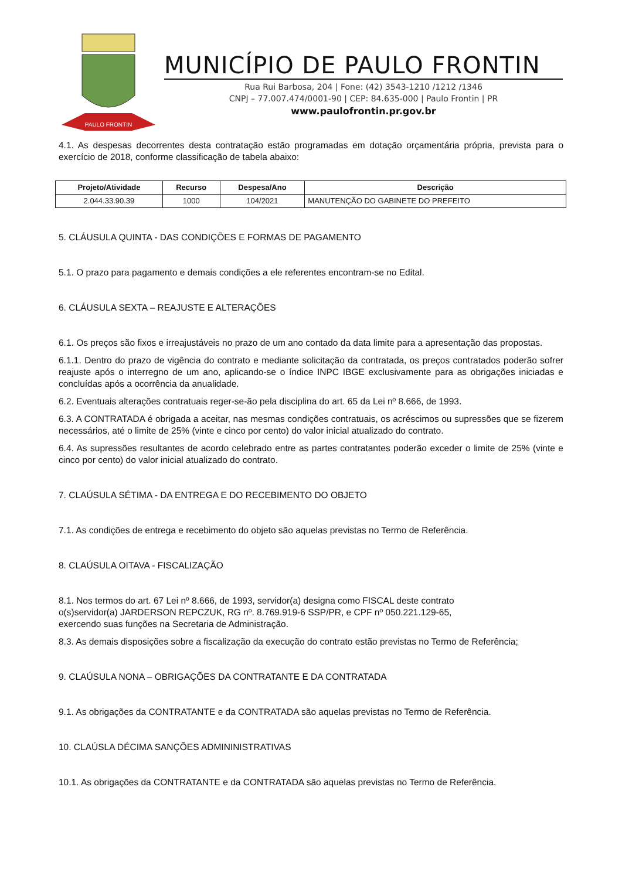PAULO FRONTIN
MUNICÍPIO DE PAULO FRONTIN
Rua Rui Barbosa, 204 | Fone: (42) 3543-1210 /1212 /1346
CNPJ – 77.007.474/0001-90 | CEP: 84.635-000 | Paulo Frontin | PR
www.paulofrontin.pr.gov.br
4.1. As despesas decorrentes desta contratação estão programadas em dotação orçamentária própria, prevista para o exercício de 2018, conforme classificação de tabela abaixo:
| Projeto/Atividade | Recurso | Despesa/Ano | Descrição |
| --- | --- | --- | --- |
| 2.044.33.90.39 | 1000 | 104/2021 | MANUTENÇÃO DO GABINETE DO PREFEITO |
5. CLÁUSULA QUINTA - DAS CONDIÇÕES E FORMAS DE PAGAMENTO
5.1. O prazo para pagamento e demais condições a ele referentes encontram-se no Edital.
6. CLÁUSULA SEXTA – REAJUSTE E ALTERAÇÕES
6.1. Os preços são fixos e irreajustáveis no prazo de um ano contado da data limite para a apresentação das propostas.
6.1.1. Dentro do prazo de vigência do contrato e mediante solicitação da contratada, os preços contratados poderão sofrer reajuste após o interregno de um ano, aplicando-se o índice INPC IBGE exclusivamente para as obrigações iniciadas e concluídas após a ocorrência da anualidade.
6.2. Eventuais alterações contratuais reger-se-ão pela disciplina do art. 65 da Lei nº 8.666, de 1993.
6.3. A CONTRATADA é obrigada a aceitar, nas mesmas condições contratuais, os acréscimos ou supressões que se fizerem necessários, até o limite de 25% (vinte e cinco por cento) do valor inicial atualizado do contrato.
6.4. As supressões resultantes de acordo celebrado entre as partes contratantes poderão exceder o limite de 25% (vinte e cinco por cento) do valor inicial atualizado do contrato.
7. CLAÚSULA SÉTIMA - DA ENTREGA E DO RECEBIMENTO DO OBJETO
7.1. As condições de entrega e recebimento do objeto são aquelas previstas no Termo de Referência.
8. CLAÚSULA OITAVA - FISCALIZAÇÃO
8.1. Nos termos do art. 67 Lei nº 8.666, de 1993, servidor(a) designa como FISCAL deste contrato
o(s)servidor(a) JARDERSON REPCZUK, RG nº. 8.769.919-6 SSP/PR, e CPF nº 050.221.129-65,
exercendo suas funções na Secretaria de Administração.
8.3. As demais disposições sobre a fiscalização da execução do contrato estão previstas no Termo de Referência;
9. CLAÚSULA NONA – OBRIGAÇÕES DA CONTRATANTE E DA CONTRATADA
9.1. As obrigações da CONTRATANTE e da CONTRATADA são aquelas previstas no Termo de Referência.
10. CLAÚSLA DÉCIMA SANÇÕES ADMININISTRATIVAS
10.1. As obrigações da CONTRATANTE e da CONTRATADA são aquelas previstas no Termo de Referência.